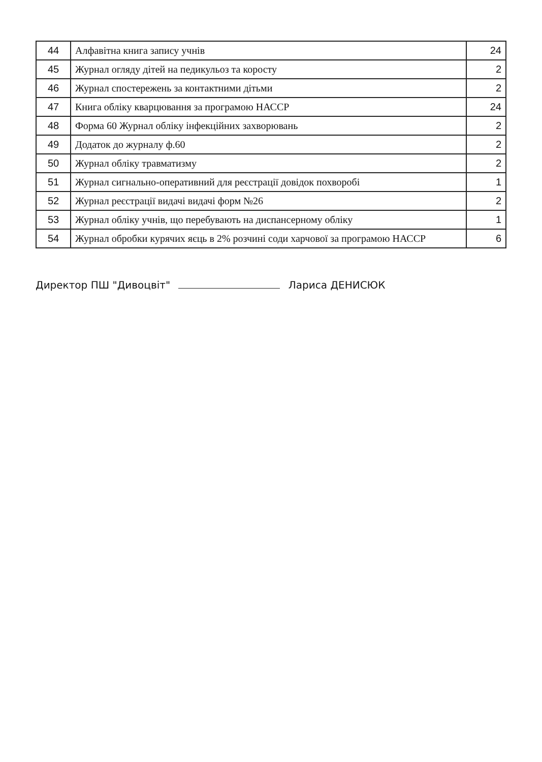| 44 | Алфавітна книга запису учнів | 24 |
| 45 | Журнал огляду дітей на педикульоз та коросту | 2 |
| 46 | Журнал спостережень за контактними дітьми | 2 |
| 47 | Книга обліку кварцювання за програмою НАССР | 24 |
| 48 | Форма 60 Журнал обліку інфекційних захворювань | 2 |
| 49 | Додаток до журналу ф.60 | 2 |
| 50 | Журнал обліку травматизму | 2 |
| 51 | Журнал сигнально-оперативний для реєстрації довідок похворобі | 1 |
| 52 | Журнал реєстрації видачі видачі форм №26 | 2 |
| 53 | Журнал обліку учнів, що перебувають на диспансерному обліку | 1 |
| 54 | Журнал обробки курячих яєць в 2% розчині соди харчової за програмою НАССР | 6 |
Директор ПШ "Дивоцвіт" Лариса ДЕНИСЮК